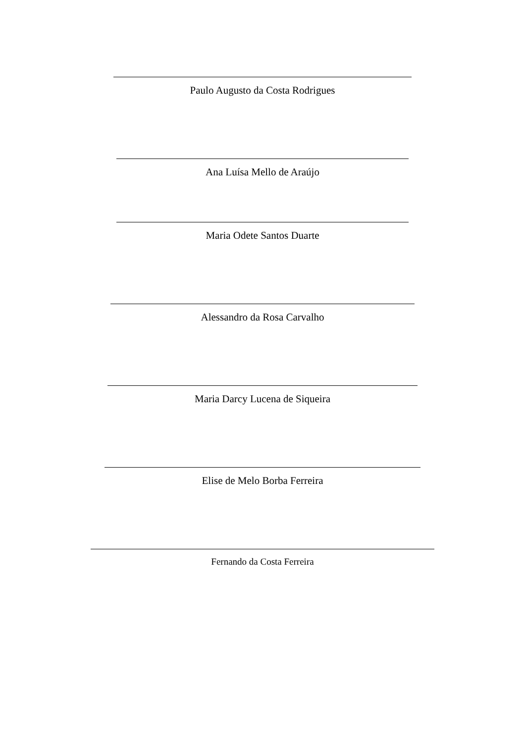Paulo Augusto da Costa Rodrigues
Ana Luísa Mello de Araújo
Maria Odete Santos Duarte
Alessandro da Rosa Carvalho
Maria Darcy Lucena de Siqueira
Elise de Melo Borba Ferreira
Fernando da Costa Ferreira